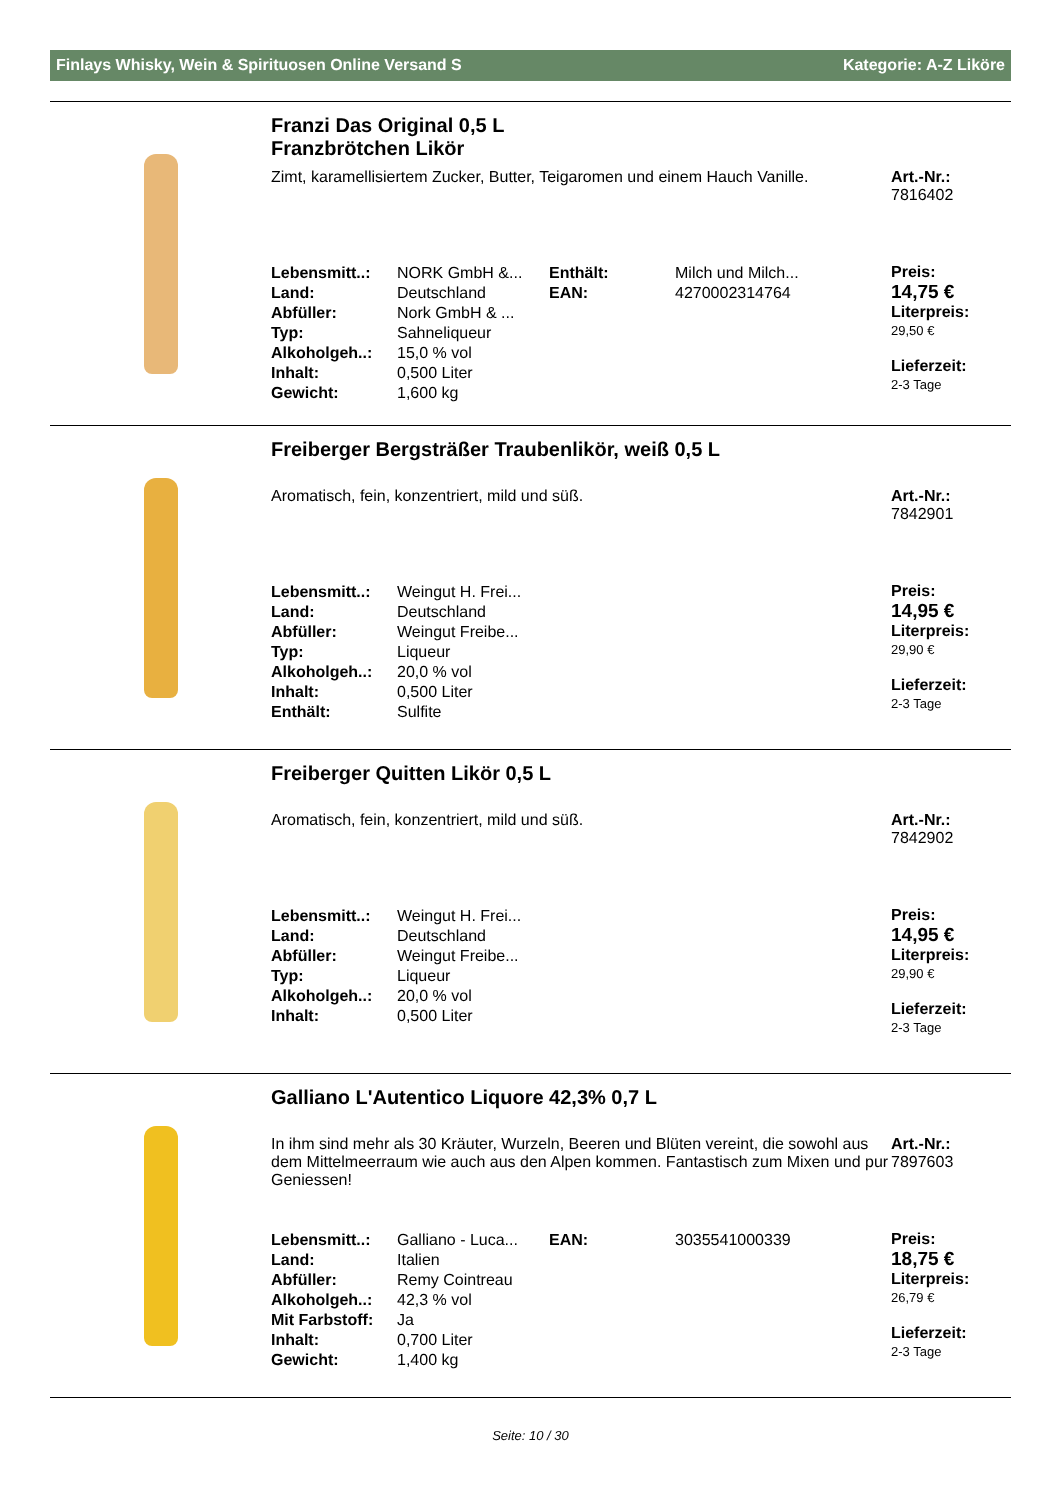Finlays Whisky, Wein & Spirituosen Online Versand S Kategorie: A-Z Liköre
Franzi Das Original 0,5 L
Franzbrötchen Likör
Zimt, karamellisiertem Zucker, Butter, Teigaromen und einem Hauch Vanille.
Art.-Nr.:
7816402
| Lebensmitt..: | NORK GmbH &... | Enthält: | Milch und Milch... |
| Land: | Deutschland | EAN: | 4270002314764 |
| Abfüller: | Nork GmbH & ... | | |
| Typ: | Sahneliqueur | | |
| Alkoholgeh..: | 15,0 % vol | | |
| Inhalt: | 0,500 Liter | | |
| Gewicht: | 1,600 kg | | |
Preis:
14,75 €
Liter­preis:
29,50 €
Lieferzeit:
2-3 Tage
Freiberger Bergsträßer Traubenlikör, weiß 0,5 L
Aromatisch, fein, konzentriert, mild und süß. Art.-Nr.:
7842901
| Lebensmitt..: | Weingut H. Frei... |
| Land: | Deutschland |
| Abfüller: | Weingut Freibe... |
| Typ: | Liqueur |
| Alkoholgeh..: | 20,0 % vol |
| Inhalt: | 0,500 Liter |
| Enthält: | Sulfite |
Preis:
14,95 €
Literpreis:
29,90 €
Lieferzeit:
2-3 Tage
Freiberger Quitten Likör 0,5 L
Aromatisch, fein, konzentriert, mild und süß. Art.-Nr.:
7842902
| Lebensmitt..: | Weingut H. Frei... |
| Land: | Deutschland |
| Abfüller: | Weingut Freibe... |
| Typ: | Liqueur |
| Alkoholgeh..: | 20,0 % vol |
| Inhalt: | 0,500 Liter |
Preis:
14,95 €
Literpreis:
29,90 €
Lieferzeit:
2-3 Tage
Galliano L'Autentico Liquore 42,3% 0,7 L
In ihm sind mehr als 30 Kräuter, Wurzeln, Beeren und Blüten vereint, die sowohl aus dem Mittelmeerraum wie auch aus den Alpen kommen. Fantastisch zum Mixen und pur Geniessen!
Art.-Nr.:
7897603
| Lebensmitt..: | Galliano - Luca... | EAN: | 3035541000339 |
| Land: | Italien | | |
| Abfüller: | Remy Cointreau | | |
| Alkoholgeh..: | 42,3 % vol | | |
| Mit Farbstoff: | Ja | | |
| Inhalt: | 0,700 Liter | | |
| Gewicht: | 1,400 kg | | |
Preis:
18,75 €
Literpreis:
26,79 €
Lieferzeit:
2-3 Tage
Seite: 10 / 30